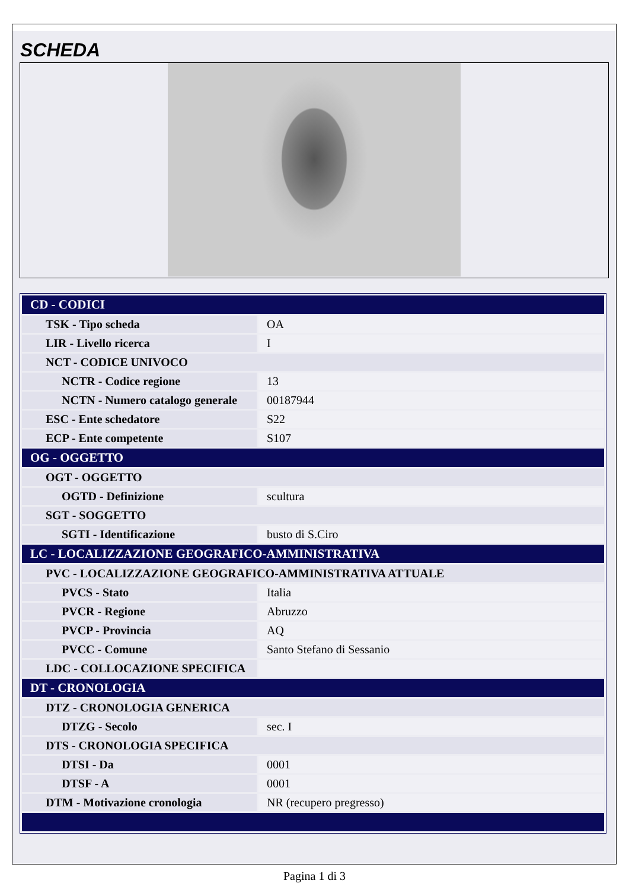SCHEDA
| CD - CODICI | |
| TSK - Tipo scheda | OA |
| LIR - Livello ricerca | I |
| NCT - CODICE UNIVOCO | |
| NCTR - Codice regione | 13 |
| NCTN - Numero catalogo generale | 00187944 |
| ESC - Ente schedatore | S22 |
| ECP - Ente competente | S107 |
| OG - OGGETTO | |
| OGT - OGGETTO | |
| OGTD - Definizione | scultura |
| SGT - SOGGETTO | |
| SGTI - Identificazione | busto di S.Ciro |
| LC - LOCALIZZAZIONE GEOGRAFICO-AMMINISTRATIVA | |
| PVC - LOCALIZZAZIONE GEOGRAFICO-AMMINISTRATIVA ATTUALE | |
| PVCS - Stato | Italia |
| PVCR - Regione | Abruzzo |
| PVCP - Provincia | AQ |
| PVCC - Comune | Santo Stefano di Sessanio |
| LDC - COLLOCAZIONE SPECIFICA | |
| DT - CRONOLOGIA | |
| DTZ - CRONOLOGIA GENERICA | |
| DTZG - Secolo | sec. I |
| DTS - CRONOLOGIA SPECIFICA | |
| DTSI - Da | 0001 |
| DTSF - A | 0001 |
| DTM - Motivazione cronologia | NR (recupero pregresso) |
Pagina 1 di 3